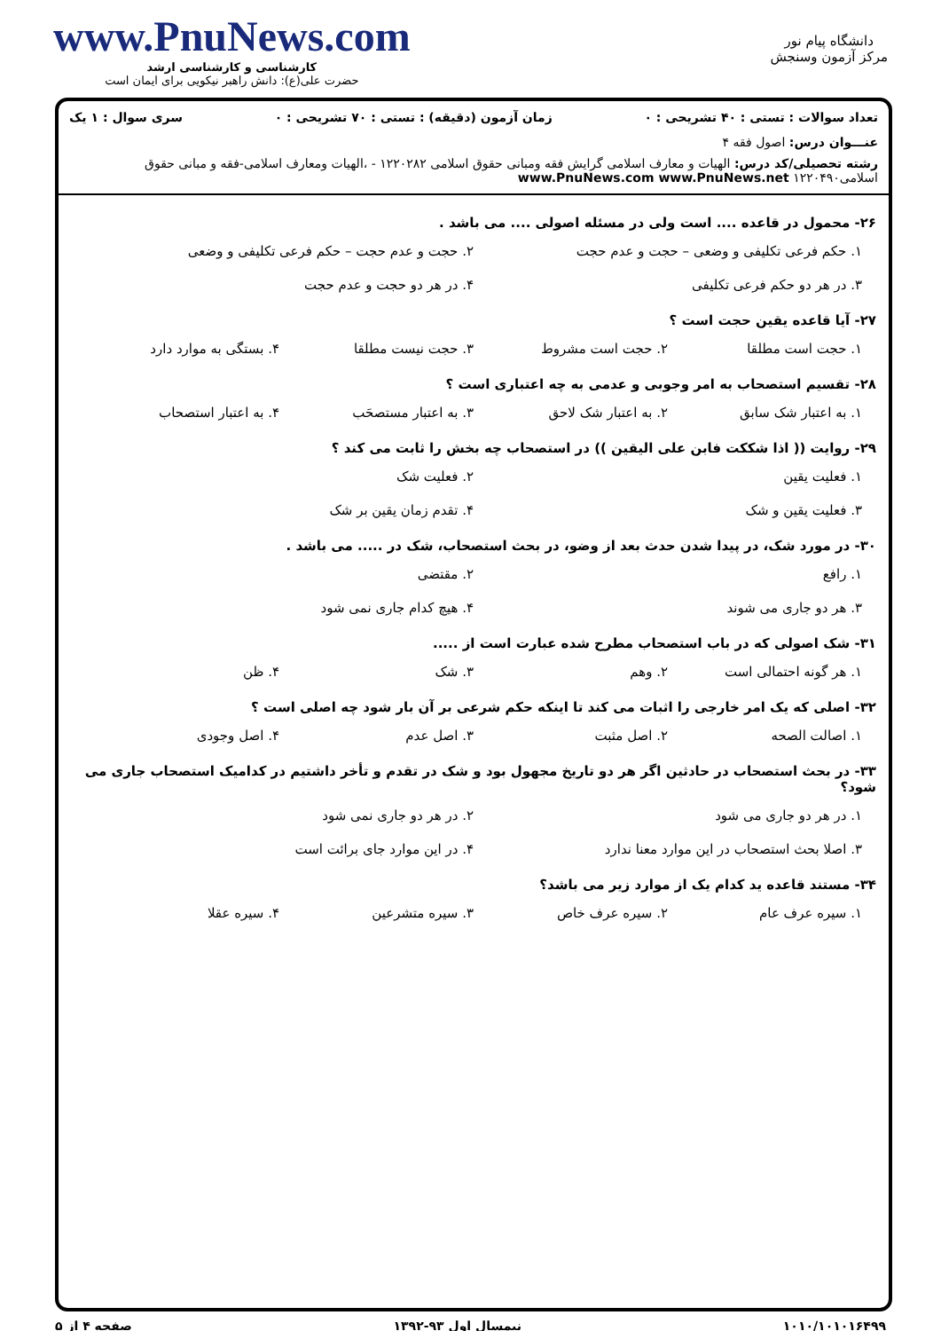دانشگاه پیام نور
مرکز آزمون وسنجش
www.PnuNews.com
کارشناسی و کارشناسی ارشد
حضرت علی(ع): دانش راهبر نیکویی برای ایمان است
تعداد سوالات : تستی : ۴۰ تشریحی : ۰ زمان آزمون (دقیقه) : تستی : ۷۰ تشریحی : ۰ سری سوال : ۱ یک
عنـــوان درس: اصول فقه ۴
رشته تحصیلی/کد درس: الهیات و معارف اسلامی گرایش فقه ومبانی حقوق اسلامی ۱۲۲۰۲۸۲ - ،الهیات ومعارف اسلامی-فقه و مبانی حقوق اسلامی۱۲۲۰۴۹۰ www.PnuNews.com www.PnuNews.net
۲۶- محمول در قاعده .... است ولی در مسئله اصولی .... می باشد .
۱. حکم فرعی تکلیفی و وضعی – حجت و عدم حجت ۲. حجت و عدم حجت – حکم فرعی تکلیفی و وضعی ۳. در هر دو حکم فرعی تکلیفی ۴. در هر دو حجت و عدم حجت
۲۷- آیا قاعده یقین حجت است ؟
۱. حجت است مطلقا ۲. حجت است مشروط ۳. حجت نیست مطلقا ۴. بستگی به موارد دارد
۲۸- تقسیم استصحاب به امر وجوبی و عدمی به چه اعتباری است ؟
۱. به اعتبار شک سابق ۲. به اعتبار شک لاحق ۳. به اعتبار مستصحَب ۴. به اعتبار استصحاب
۲۹- روایت (( اذا شککت فابن علی الیقین )) در استصحاب چه بخش را ثابت می کند ؟
۱. فعلیت یقین ۲. فعلیت شک ۳. فعلیت یقین و شک ۴. تقدم زمان یقین بر شک
۳۰- در مورد شک، در پیدا شدن حدث بعد از وضو، در بحث استصحاب، شک در ..... می باشد .
۱. رافع ۲. مقتضی ۳. هر دو جاری می شوند ۴. هیچ کدام جاری نمی شود
۳۱- شک اصولی که در باب استصحاب مطرح شده عبارت است از .....
۱. هر گونه احتمالی است ۲. وهم ۳. شک ۴. ظن
۳۲- اصلی که یک امر خارجی را اثبات می کند تا اینکه حکم شرعی بر آن بار شود چه اصلی است ؟
۱. اصالت الصحه ۲. اصل مثبت ۳. اصل عدم ۴. اصل وجودی
۳۳- در بحث استصحاب در حادثین اگر هر دو تاریخ مجهول بود و شک در تقدم و تأخر داشتیم در کدامیک استصحاب جاری می شود؟
۱. در هر دو جاری می شود ۲. در هر دو جاری نمی شود ۳. اصلا بحث استصحاب در این موارد معنا ندارد ۴. در این موارد جای برائت است
۳۴- مستند قاعده ید کدام یک از موارد زیر می باشد؟
۱. سیره عرف عام ۲. سیره عرف خاص ۳. سیره متشرعین ۴. سیره عقلا
۱۰۱۰/۱۰۱۰۱۶۴۹۹ نیمسال اول ۹۳-۱۳۹۲ صفحه ۴ از ۵